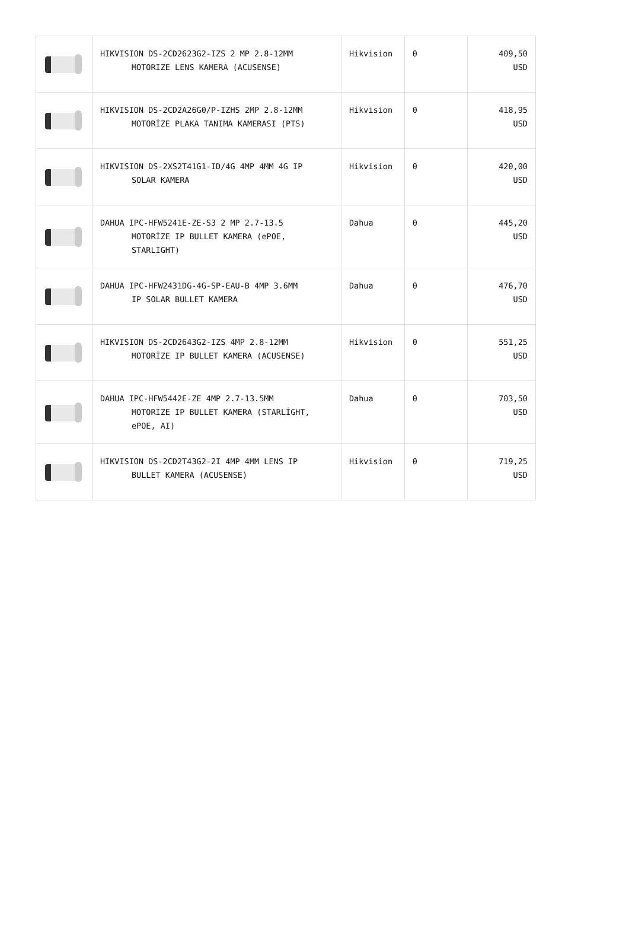| | HIKVISION DS-2CD2623G2-IZS 2 MP 2.8-12MM MOTORIZE LENS KAMERA (ACUSENSE) | Hikvision | 0 | 409,50 USD |
| | HIKVISION DS-2CD2A26G0/P-IZHS 2MP 2.8-12MM MOTORİZE PLAKA TANIMA KAMERASI (PTS) | Hikvision | 0 | 418,95 USD |
| | HIKVISION DS-2XS2T41G1-ID/4G 4MP 4MM 4G IP SOLAR KAMERA | Hikvision | 0 | 420,00 USD |
| | DAHUA IPC-HFW5241E-ZE-S3 2 MP 2.7-13.5 MOTORİZE IP BULLET KAMERA (ePOE, STARLİGHT) | Dahua | 0 | 445,20 USD |
| | DAHUA IPC-HFW2431DG-4G-SP-EAU-B 4MP 3.6MM IP SOLAR BULLET KAMERA | Dahua | 0 | 476,70 USD |
| | HIKVISION DS-2CD2643G2-IZS 4MP 2.8-12MM MOTORİZE IP BULLET KAMERA (ACUSENSE) | Hikvision | 0 | 551,25 USD |
| | DAHUA IPC-HFW5442E-ZE 4MP 2.7-13.5MM MOTORİZE IP BULLET KAMERA (STARLİGHT, ePOE, AI) | Dahua | 0 | 703,50 USD |
| | HIKVISION DS-2CD2T43G2-2I 4MP 4MM LENS IP BULLET KAMERA (ACUSENSE) | Hikvision | 0 | 719,25 USD |